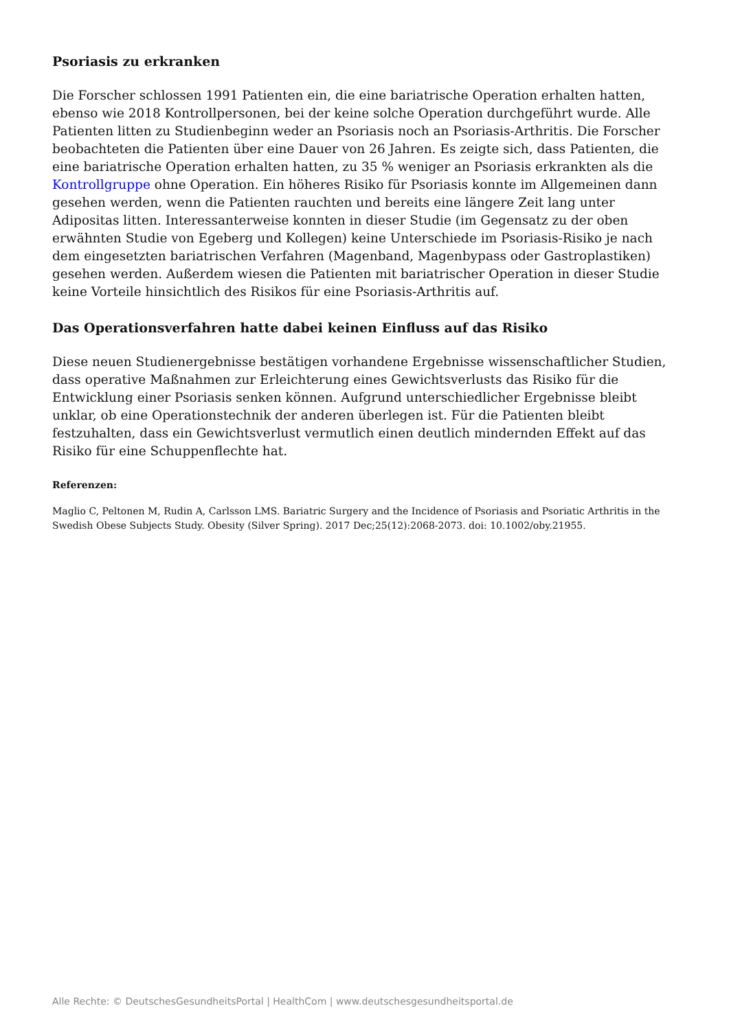Psoriasis zu erkranken
Die Forscher schlossen 1991 Patienten ein, die eine bariatrische Operation erhalten hatten, ebenso wie 2018 Kontrollpersonen, bei der keine solche Operation durchgeführt wurde. Alle Patienten litten zu Studienbeginn weder an Psoriasis noch an Psoriasis-Arthritis. Die Forscher beobachteten die Patienten über eine Dauer von 26 Jahren. Es zeigte sich, dass Patienten, die eine bariatrische Operation erhalten hatten, zu 35 % weniger an Psoriasis erkrankten als die Kontrollgruppe ohne Operation. Ein höheres Risiko für Psoriasis konnte im Allgemeinen dann gesehen werden, wenn die Patienten rauchten und bereits eine längere Zeit lang unter Adipositas litten. Interessanterweise konnten in dieser Studie (im Gegensatz zu der oben erwähnten Studie von Egeberg und Kollegen) keine Unterschiede im Psoriasis-Risiko je nach dem eingesetzten bariatrischen Verfahren (Magenband, Magenbypass oder Gastroplastiken) gesehen werden. Außerdem wiesen die Patienten mit bariatrischer Operation in dieser Studie keine Vorteile hinsichtlich des Risikos für eine Psoriasis-Arthritis auf.
Das Operationsverfahren hatte dabei keinen Einfluss auf das Risiko
Diese neuen Studienergebnisse bestätigen vorhandene Ergebnisse wissenschaftlicher Studien, dass operative Maßnahmen zur Erleichterung eines Gewichtsverlusts das Risiko für die Entwicklung einer Psoriasis senken können. Aufgrund unterschiedlicher Ergebnisse bleibt unklar, ob eine Operationstechnik der anderen überlegen ist. Für die Patienten bleibt festzuhalten, dass ein Gewichtsverlust vermutlich einen deutlich mindernden Effekt auf das Risiko für eine Schuppenflechte hat.
Referenzen:
Maglio C, Peltonen M, Rudin A, Carlsson LMS. Bariatric Surgery and the Incidence of Psoriasis and Psoriatic Arthritis in the Swedish Obese Subjects Study. Obesity (Silver Spring). 2017 Dec;25(12):2068-2073. doi: 10.1002/oby.21955.
Alle Rechte: © DeutschesGesundheitsPortal | HealthCom | www.deutschesgesundheitsportal.de